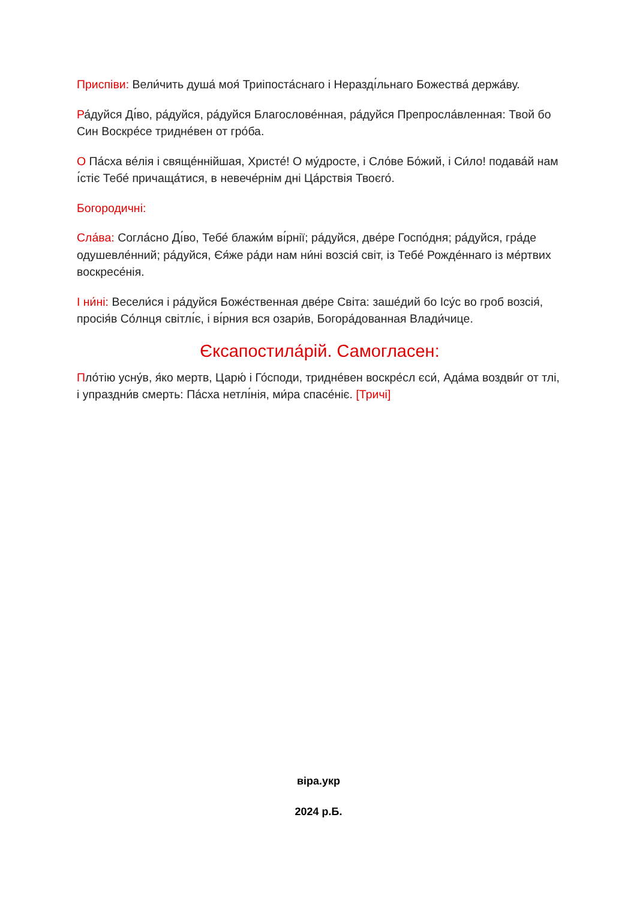Приспіви: Вели́чить душа́ моя́ Триіпоста́снаго і Нераздı́льнаго Божества́ держа́ву.
Ра́дуйся Дı́во, ра́дуйся, ра́дуйся Благослове́нная, ра́дуйся Препросла́вленная: Твой бо Син Воскре́се тридне́вен от гро́ба.
О Па́сха ве́лія і свяще́ннійшая, Христе́! О му́дросте, і Сло́ве Бо́жий, і Си́ло! подава́й нам ı́стіє Тебе́ причаща́тися, в невече́рнім дні Ца́рствія Твоєго́.
Богородичні:
Сла́ва: Согла́сно Дı́во, Тебе́ блажи́м вı́рнії; ра́дуйся, две́ре Госпо́дня; ра́дуйся, гра́де одушевле́нний; ра́дуйся, Єя́же ра́ди нам ни́ні возсія́ світ, із Тебе́ Рожде́ннаго із ме́ртвих воскресе́нія.
І ни́ні: Весели́ся і ра́дуйся Боже́ственная две́ре Світа: заше́дий бо Ісу́с во гроб возсія́, просія́в Со́лнця світлı́є, і вı́рния вся озари́в, Богора́дованная Влади́чице.
Єксапостила́рій. Самогласен:
Пло́тію усну́в, я́ко мертв, Царю́ і Го́споди, тридне́вен воскре́сл єси́, Ада́ма воздви́г от тлі, і упраздни́в смерть: Па́сха нетлı́нія, ми́ра спасе́ніє. [Тричі]
віра.укр
2024 р.Б.